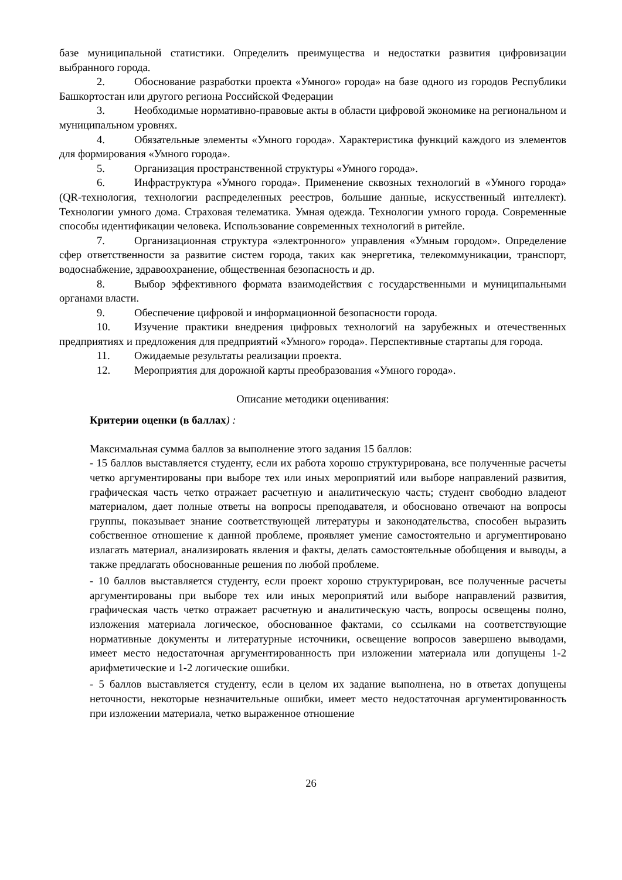базе муниципальной статистики. Определить преимущества и недостатки развития цифровизации выбранного города.
2. Обоснование разработки проекта «Умного» города» на базе одного из городов Республики Башкортостан или другого региона Российской Федерации
3. Необходимые нормативно-правовые акты в области цифровой экономике на региональном и муниципальном уровнях.
4. Обязательные элементы «Умного города». Характеристика функций каждого из элементов для формирования «Умного города».
5. Организация пространственной структуры «Умного города».
6. Инфраструктура «Умного города». Применение сквозных технологий в «Умного города» (QR-технология, технологии распределенных реестров, большие данные, искусственный интеллект). Технологии умного дома. Страховая телематика. Умная одежда. Технологии умного города. Современные способы идентификации человека. Использование современных технологий в ритейле.
7. Организационная структура «электронного» управления «Умным городом». Определение сфер ответственности за развитие систем города, таких как энергетика, телекоммуникации, транспорт, водоснабжение, здравоохранение, общественная безопасность и др.
8. Выбор эффективного формата взаимодействия с государственными и муниципальными органами власти.
9. Обеспечение цифровой и информационной безопасности города.
10. Изучение практики внедрения цифровых технологий на зарубежных и отечественных предприятиях и предложения для предприятий «Умного» города». Перспективные стартапы для города.
11. Ожидаемые результаты реализации проекта.
12. Мероприятия для дорожной карты преобразования «Умного города».
Описание методики оценивания:
Критерии оценки (в баллах) :
Максимальная сумма баллов за выполнение этого задания 15 баллов:
- 15 баллов выставляется студенту, если их работа хорошо структурирована, все полученные расчеты четко аргументированы при выборе тех или иных мероприятий или выборе направлений развития, графическая часть четко отражает расчетную и аналитическую часть; студент свободно владеют материалом, дает полные ответы на вопросы преподавателя, и обосновано отвечают на вопросы группы, показывает знание соответствующей литературы и законодательства, способен выразить собственное отношение к данной проблеме, проявляет умение самостоятельно и аргументировано излагать материал, анализировать явления и факты, делать самостоятельные обобщения и выводы, а также предлагать обоснованные решения по любой проблеме.
- 10 баллов выставляется студенту, если проект хорошо структурирован, все полученные расчеты аргументированы при выборе тех или иных мероприятий или выборе направлений развития, графическая часть четко отражает расчетную и аналитическую часть, вопросы освещены полно, изложения материала логическое, обоснованное фактами, со ссылками на соответствующие нормативные документы и литературные источники, освещение вопросов завершено выводами, имеет место недостаточная аргументированность при изложении материала или допущены 1-2 арифметические и 1-2 логические ошибки.
- 5 баллов выставляется студенту, если в целом их задание выполнена, но в ответах допущены неточности, некоторые незначительные ошибки, имеет место недостаточная аргументированность при изложении материала, четко выраженное отношение
26